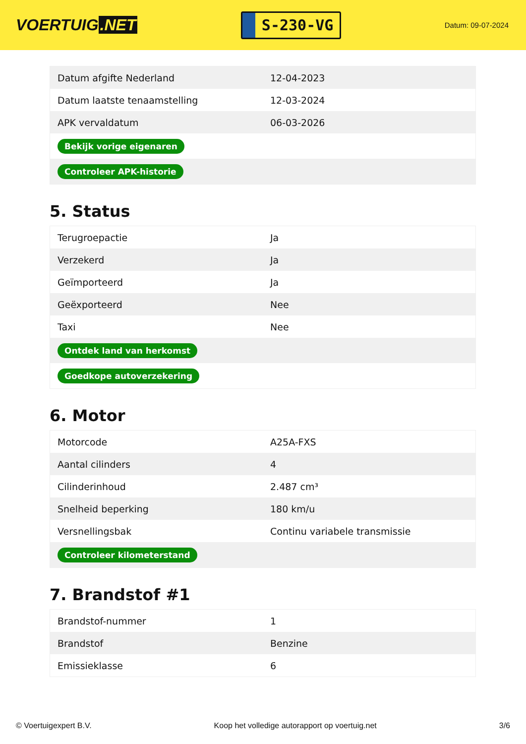VOERTUIG.NET
S-230-VG
Datum: 09-07-2024
| Datum afgifte Nederland | 12-04-2023 |
| Datum laatste tenaamstelling | 12-03-2024 |
| APK vervaldatum | 06-03-2026 |
| Bekijk vorige eigenaren | |
| Controleer APK-historie | |
5. Status
| Terugroepactie | Ja |
| Verzekerd | Ja |
| Geïmporteerd | Ja |
| Geëxporteerd | Nee |
| Taxi | Nee |
| Ontdek land van herkomst | |
| Goedkope autoverzekering | |
6. Motor
| Motorcode | A25A-FXS |
| Aantal cilinders | 4 |
| Cilinderinhoud | 2.487 cm³ |
| Snelheid beperking | 180 km/u |
| Versnellingsbak | Continu variabele transmissie |
| Controleer kilometerstand | |
7. Brandstof #1
| Brandstof-nummer | 1 |
| Brandstof | Benzine |
| Emissieklasse | 6 |
© Voertuigexpert B.V. Koop het volledige autorapport op voertuig.net 3/6